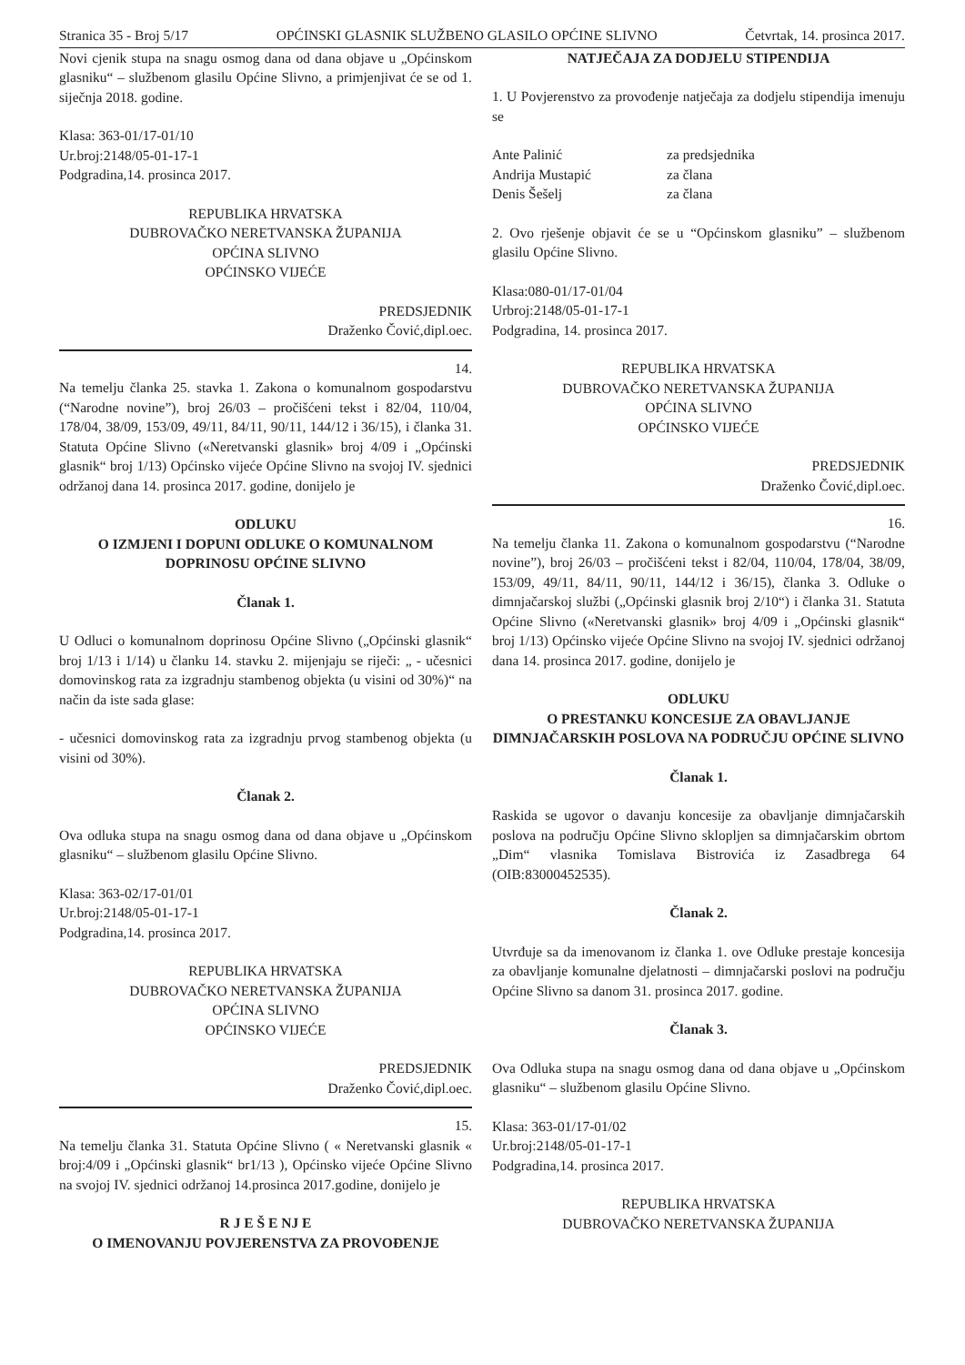Stranica 35 - Broj 5/17 OPĆINSKI GLASNIK SLUŽBENO GLASILO OPĆINE SLIVNO Četvrtak, 14. prosinca 2017.
Novi cjenik stupa na snagu osmog dana od dana objave u „Općinskom glasniku“ – službenom glasilu Općine Slivno, a primjenjivat će se od 1. siječnja 2018. godine.
Klasa: 363-01/17-01/10
Ur.broj:2148/05-01-17-1
Podgradina,14. prosinca 2017.
REPUBLIKA HRVATSKA
DUBROVAČKO NERETVANSKA ŽUPANIJA
OPĆINA SLIVNO
OPĆINSKO VIJEĆE
PREDSJEDNIK
Draženko Čović,dipl.oec.
14.
Na temelju članka 25. stavka 1. Zakona o komunalnom gospodarstvu (“Narodne novine”), broj 26/03 – pročišćeni tekst i 82/04, 110/04, 178/04, 38/09, 153/09, 49/11, 84/11, 90/11, 144/12 i 36/15), i članka 31. Statuta Općine Slivno («Neretvanski glasnik» broj 4/09 i „Općinski glasnik“ broj 1/13) Općinsko vijeće Općine Slivno na svojoj IV. sjednici održanoj dana 14. prosinca 2017. godine, donijelo je
ODLUKU
O IZMJENI I DOPUNI ODLUKE O KOMUNALNOM DOPRINOSU OPĆINE SLIVNO
Članak 1.
U Odluci o komunalnom doprinosu Općine Slivno („Općinski glasnik“ broj 1/13 i 1/14) u članku 14. stavku 2. mijenjaju se riječi: „ - učesnici domovinskog rata za izgradnju stambenog objekta (u visini od 30%)“ na način da iste sada glase:
- učesnici domovinskog rata za izgradnju prvog stambenog objekta (u visini od 30%).
Članak 2.
Ova odluka stupa na snagu osmog dana od dana objave u „Općinskom glasniku“ – službenom glasilu Općine Slivno.
Klasa: 363-02/17-01/01
Ur.broj:2148/05-01-17-1
Podgradina,14. prosinca 2017.
REPUBLIKA HRVATSKA
DUBROVAČKO NERETVANSKA ŽUPANIJA
OPĆINA SLIVNO
OPĆINSKO VIJEĆE
PREDSJEDNIK
Draženko Čović,dipl.oec.
15.
Na temelju članka 31. Statuta Općine Slivno ( « Neretvanski glasnik « broj:4/09 i „Općinski glasnik“ br1/13 ), Općinsko vijeće Općine Slivno na svojoj IV. sjednici održanoj 14.prosinca 2017.godine, donijelo je
R J E Š E NJ E
O IMENOVANJU POVJERENSTVA ZA PROVOĐENJE
NATJEČAJA ZA DODJELU STIPENDIJA
1. U Povjerenstvo za provođenje natječaja za dodjelu stipendija imenuju se
| Ante Palinić | za predsjednika |
| Andrija Mustapić | za člana |
| Denis Šešelj | za člana |
2. Ovo rješenje objavit će se u “Općinskom glasniku” – službenom glasilu Općine Slivno.
Klasa:080-01/17-01/04
Urbroj:2148/05-01-17-1
Podgradina, 14. prosinca 2017.
REPUBLIKA HRVATSKA
DUBROVAČKO NERETVANSKA ŽUPANIJA
OPĆINA SLIVNO
OPĆINSKO VIJEĆE
PREDSJEDNIK
Draženko Čović,dipl.oec.
16.
Na temelju članka 11. Zakona o komunalnom gospodarstvu (“Narodne novine”), broj 26/03 – pročišćeni tekst i 82/04, 110/04, 178/04, 38/09, 153/09, 49/11, 84/11, 90/11, 144/12 i 36/15), članka 3. Odluke o dimnjačarskoj službi („Općinski glasnik broj 2/10“) i članka 31. Statuta Općine Slivno («Neretvanski glasnik» broj 4/09 i „Općinski glasnik“ broj 1/13) Općinsko vijeće Općine Slivno na svojoj IV. sjednici održanoj dana 14. prosinca 2017. godine, donijelo je
ODLUKU
O PRESTANKU KONCESIJE ZA OBAVLJANJE DIMNJAČARSKIH POSLOVA NA PODRUČJU OPĆINE SLIVNO
Članak 1.
Raskida se ugovor o davanju koncesije za obavljanje dimnjačarskih poslova na području Općine Slivno sklopljen sa dimnjačarskim obrtom „Dim“ vlasnika Tomislava Bistrovića iz Zasadbrega 64 (OIB:83000452535).
Članak 2.
Utvrđuje sa da imenovanom iz članka 1. ove Odluke prestaje koncesija za obavljanje komunalne djelatnosti – dimnjačarski poslovi na području Općine Slivno sa danom 31. prosinca 2017. godine.
Članak 3.
Ova Odluka stupa na snagu osmog dana od dana objave u „Općinskom glasniku“ – službenom glasilu Općine Slivno.
Klasa: 363-01/17-01/02
Ur.broj:2148/05-01-17-1
Podgradina,14. prosinca 2017.
REPUBLIKA HRVATSKA
DUBROVAČKO NERETVANSKA ŽUPANIJA